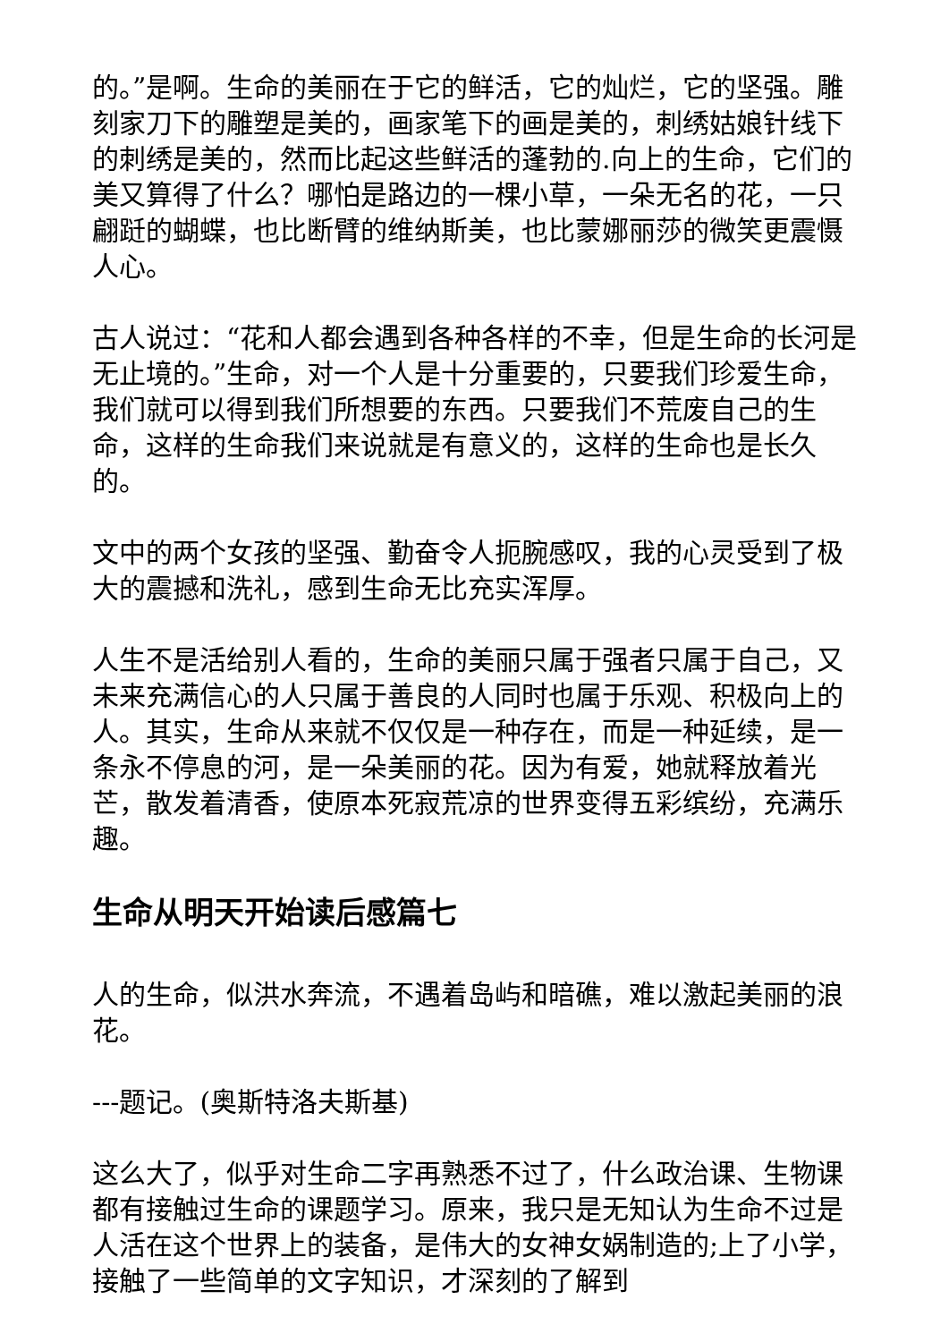的。”是啊。生命的美丽在于它的鲜活，它的灿烂，它的坚强。雕刻家刀下的雕塑是美的，画家笔下的画是美的，刺绣姑娘针线下的刺绣是美的，然而比起这些鲜活的蓬勃的.向上的生命，它们的美又算得了什么？哪怕是路边的一棵小草，一朵无名的花，一只翩跹的蝴蝶，也比断臂的维纳斯美，也比蒙娜丽莎的微笑更震慑人心。
古人说过：“花和人都会遇到各种各样的不幸，但是生命的长河是无止境的。”生命，对一个人是十分重要的，只要我们珍爱生命，我们就可以得到我们所想要的东西。只要我们不荒废自己的生命，这样的生命我们来说就是有意义的，这样的生命也是长久的。
文中的两个女孩的坚强、勤奋令人扼腕感叹，我的心灵受到了极大的震撼和洗礼，感到生命无比充实浑厚。
人生不是活给别人看的，生命的美丽只属于强者只属于自己，又未来充满信心的人只属于善良的人同时也属于乐观、积极向上的人。其实，生命从来就不仅仅是一种存在，而是一种延续，是一条永不停息的河，是一朵美丽的花。因为有爱，她就释放着光芒，散发着清香，使原本死寂荒凉的世界变得五彩缤纷，充满乐趣。
生命从明天开始读后感篇七
人的生命，似洪水奔流，不遇着岛屿和暗礁，难以激起美丽的浪花。
---题记。(奥斯特洛夫斯基)
这么大了，似乎对生命二字再熟悉不过了，什么政治课、生物课都有接触过生命的课题学习。原来，我只是无知认为生命不过是人活在这个世界上的装备，是伟大的女神女娲制造的;上了小学，接触了一些简单的文字知识，才深刻的了解到